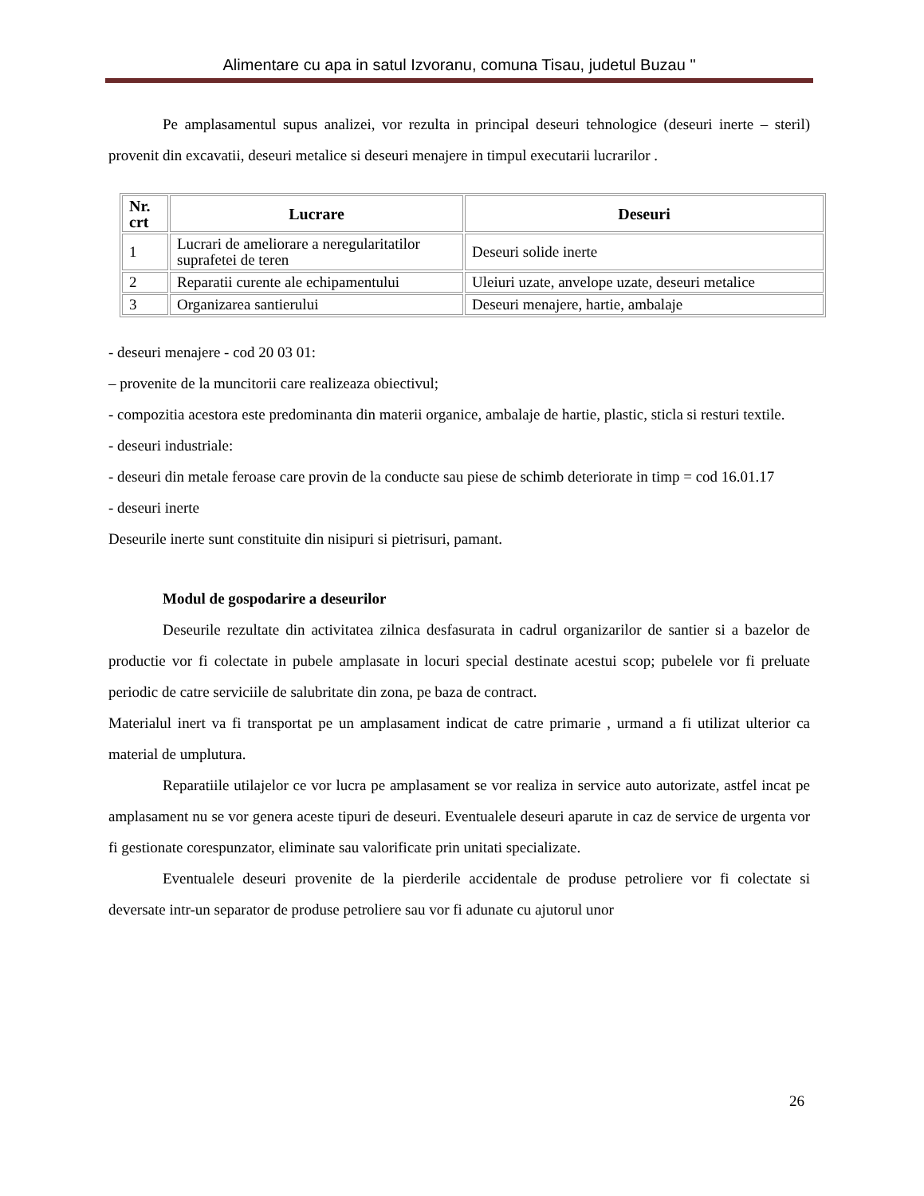Alimentare cu apa in satul Izvoranu, comuna Tisau, judetul Buzau "
Pe amplasamentul supus analizei, vor rezulta in principal deseuri tehnologice (deseuri inerte – steril) provenit din excavatii, deseuri metalice si deseuri menajere in timpul executarii lucrarilor .
| Nr. crt | Lucrare | Deseuri |
| --- | --- | --- |
| 1 | Lucrari de ameliorare a neregularitatilor suprafetei de teren | Deseuri solide inerte |
| 2 | Reparatii curente ale echipamentului | Uleiuri uzate, anvelope uzate, deseuri metalice |
| 3 | Organizarea santierului | Deseuri menajere, hartie, ambalaje |
- deseuri menajere - cod 20 03 01:
– provenite de la muncitorii care realizeaza obiectivul;
- compozitia acestora este predominanta din materii organice, ambalaje de hartie, plastic, sticla si resturi textile.
- deseuri industriale:
- deseuri din metale feroase care provin de la conducte sau piese de schimb deteriorate in timp = cod 16.01.17
- deseuri inerte
Deseurile inerte sunt constituite din nisipuri si pietrisuri, pamant.
Modul de gospodarire a deseurilor
Deseurile rezultate din activitatea zilnica desfasurata in cadrul organizarilor de santier si a bazelor de productie vor fi colectate in pubele amplasate in locuri special destinate acestui scop; pubelele vor fi preluate periodic de catre serviciile de salubritate din zona, pe baza de contract.
Materialul inert va fi transportat pe un amplasament indicat de catre primarie , urmand a fi utilizat ulterior ca material de umplutura.
Reparatiile utilajelor ce vor lucra pe amplasament se vor realiza in service auto autorizate, astfel incat pe amplasament nu se vor genera aceste tipuri de deseuri. Eventualele deseuri aparute in caz de service de urgenta vor fi gestionate corespunzator, eliminate sau valorificate prin unitati specializate.
Eventualele deseuri provenite de la pierderile accidentale de produse petroliere vor fi colectate si deversate intr-un separator de produse petroliere sau vor fi adunate cu ajutorul unor
26